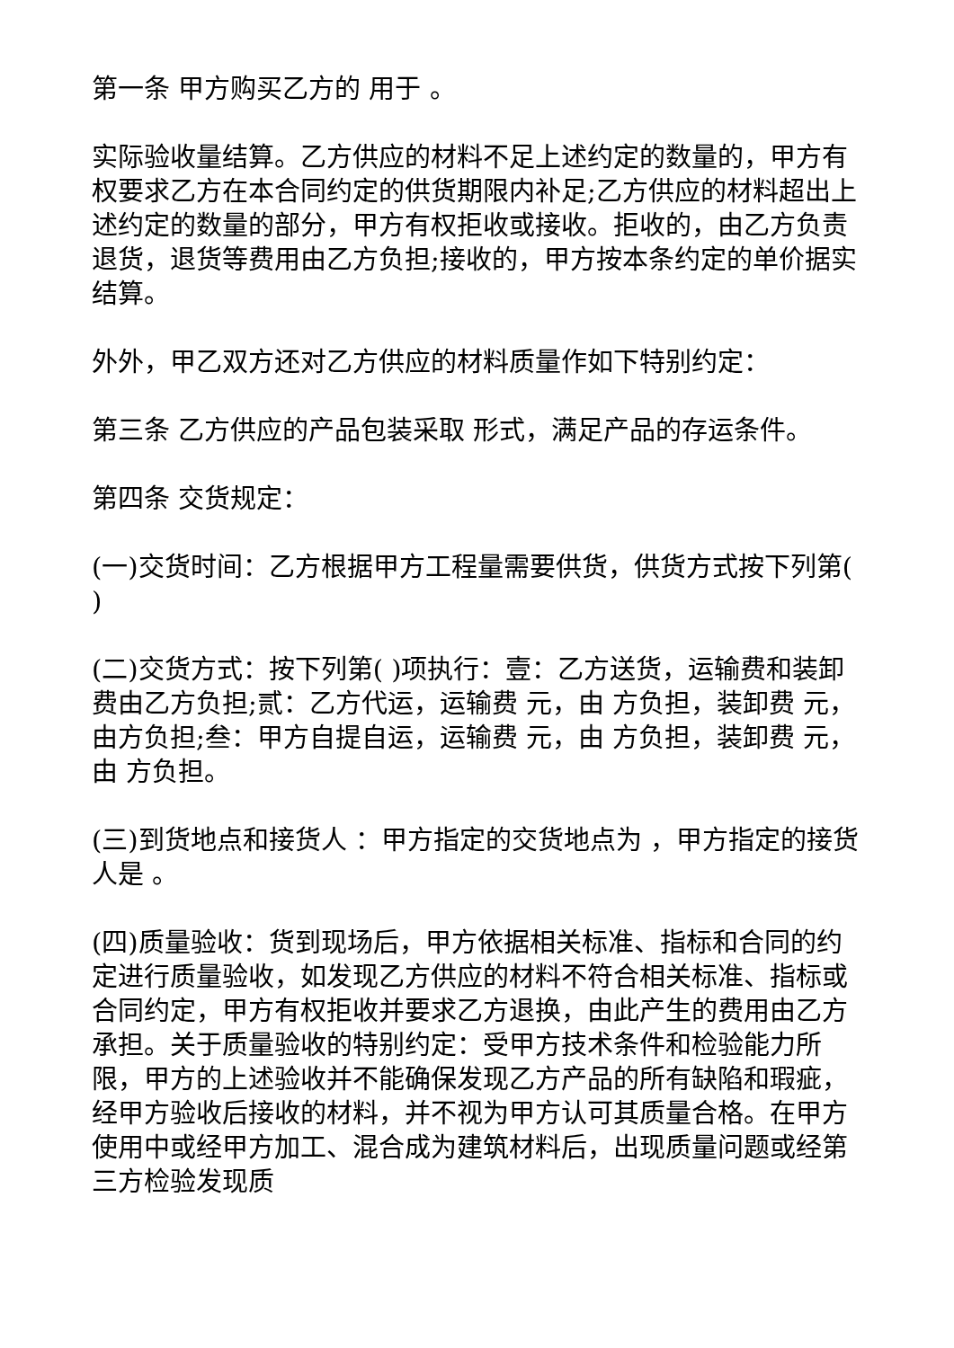第一条 甲方购买乙方的 用于 。
实际验收量结算。乙方供应的材料不足上述约定的数量的，甲方有权要求乙方在本合同约定的供货期限内补足;乙方供应的材料超出上述约定的数量的部分，甲方有权拒收或接收。拒收的，由乙方负责退货，退货等费用由乙方负担;接收的，甲方按本条约定的单价据实结算。
外外，甲乙双方还对乙方供应的材料质量作如下特别约定：
第三条 乙方供应的产品包装采取 形式，满足产品的存运条件。
第四条 交货规定：
(一)交货时间：乙方根据甲方工程量需要供货，供货方式按下列第( )
(二)交货方式：按下列第( )项执行：壹：乙方送货，运输费和装卸费由乙方负担;贰：乙方代运，运输费 元，由 方负担，装卸费 元，由方负担;叁：甲方自提自运，运输费 元，由 方负担，装卸费 元，由 方负担。
(三)到货地点和接货人 ：甲方指定的交货地点为 ，甲方指定的接货人是 。
(四)质量验收：货到现场后，甲方依据相关标准、指标和合同的约定进行质量验收，如发现乙方供应的材料不符合相关标准、指标或合同约定，甲方有权拒收并要求乙方退换，由此产生的费用由乙方承担。关于质量验收的特别约定：受甲方技术条件和检验能力所限，甲方的上述验收并不能确保发现乙方产品的所有缺陷和瑕疵，经甲方验收后接收的材料，并不视为甲方认可其质量合格。在甲方使用中或经甲方加工、混合成为建筑材料后，出现质量问题或经第三方检验发现质